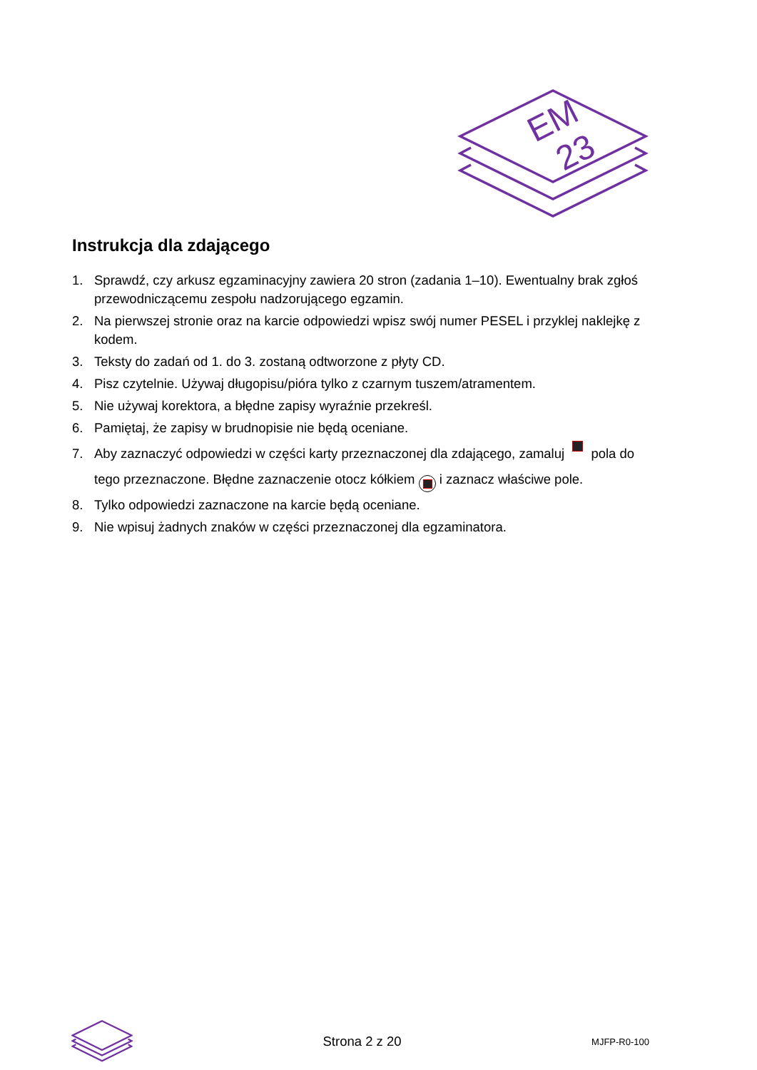EM
23
Instrukcja dla zdającego
1. Sprawdź, czy arkusz egzaminacyjny zawiera 20 stron (zadania 1–10). Ewentualny brak zgłoś przewodniczącemu zespołu nadzorującego egzamin.
2. Na pierwszej stronie oraz na karcie odpowiedzi wpisz swój numer PESEL i przyklej naklejkę z kodem.
3. Teksty do zadań od 1. do 3. zostaną odtworzone z płyty CD.
4. Pisz czytelnie. Używaj długopisu/pióra tylko z czarnym tuszem/atramentem.
5. Nie używaj korektora, a błędne zapisy wyraźnie przekreśl.
6. Pamiętaj, że zapisy w brudnopisie nie będą oceniane.
7. Aby zaznaczyć odpowiedzi w części karty przeznaczonej dla zdającego, zamaluj pola do tego przeznaczone. Błędne zaznaczenie otocz kółkiem i zaznacz właściwe pole.
8. Tylko odpowiedzi zaznaczone na karcie będą oceniane.
9. Nie wpisuj żadnych znaków w części przeznaczonej dla egzaminatora.
Strona 2 z 20 MJFP-R0-100